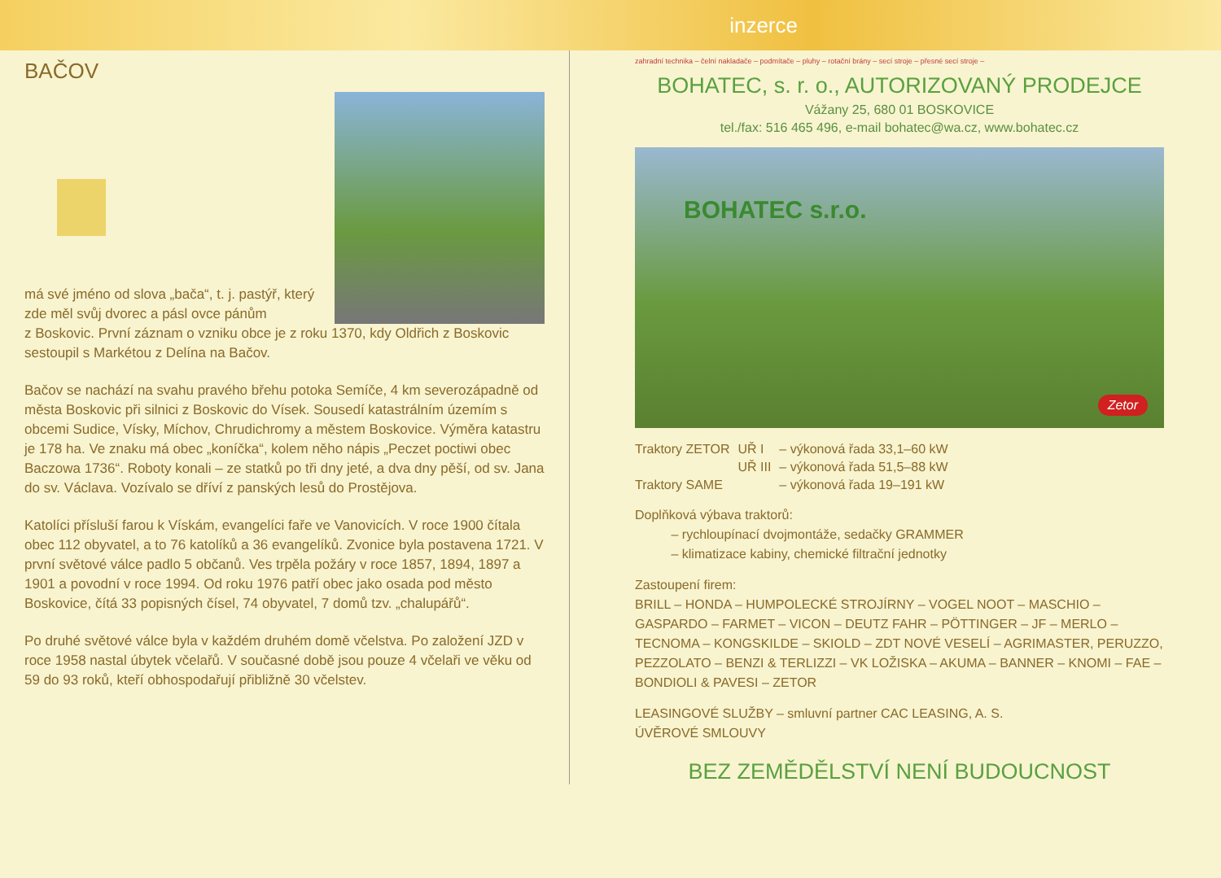inzerce
BAČOV
má své jméno od slova „bača“, t. j. pastýř, který zde měl svůj dvorec a pásl ovce pánům
z Boskovic. První záznam o vzniku obce je z roku 1370, kdy Oldřich z Boskovic sestoupil s Markétou z Delína na Bačov.
Bačov se nachází na svahu pravého břehu potoka Semíče, 4 km severozápadně od města Boskovic při silnici z Boskovic do Vísek. Sousedí katastrálním územím s obcemi Sudice, Vísky, Míchov, Chrudichromy a městem Boskovice. Výměra katastru je 178 ha. Ve znaku má obec „koníčka“, kolem něho nápis „Peczet poctiwi obec Baczowa 1736“. Roboty konali – ze statků po tři dny jeté, a dva dny pěší, od sv. Jana do sv. Václava. Vozívalo se dříví z panských lesů do Prostějova.
Katolíci přísluší farou k Vískám, evangelíci faře ve Vanovicích. V roce 1900 čítala obec 112 obyvatel, a to 76 katolíků a 36 evangelíků. Zvonice byla postavena 1721. V první světové válce padlo 5 občanů. Ves trpěla požáry v roce 1857, 1894, 1897 a 1901 a povodní v roce 1994. Od roku 1976 patří obec jako osada pod město Boskovice, čítá 33 popisných čísel, 74 obyvatel, 7 domů tzv. „chalupářů“.
Po druhé světové válce byla v každém druhém domě včelstva. Po založení JZD v roce 1958 nastal úbytek včelařů. V současné době jsou pouze 4 včelaři ve věku od 59 do 93 roků, kteří obhospodařují přibližně 30 včelstev.
zahradní technika – čelní nakladače – podmítače – pluhy – rotační brány – secí stroje – přesné secí stroje –
BOHATEC, s. r. o., AUTORIZOVANÝ PRODEJCE
Vážany 25, 680 01 BOSKOVICE
tel./fax: 516 465 496, e-mail bohatec@wa.cz, www.bohatec.cz
BOHATEC s.r.o.
Zetor
| Traktory ZETOR | UŘ I | – výkonová řada 33,1–60 kW |
| | UŘ III | – výkonová řada 51,5–88 kW |
| Traktory SAME | | – výkonová řada 19–191 kW |
Doplňková výbava traktorů:
– rychloupínací dvojmontáže, sedačky GRAMMER
– klimatizace kabiny, chemické filtrační jednotky
Zastoupení firem:
BRILL – HONDA – HUMPOLECKÉ STROJÍRNY – VOGEL NOOT – MASCHIO – GASPARDO – FARMET – VICON – DEUTZ FAHR – PÖTTINGER – JF – MERLO – TECNOMA – KONGSKILDE – SKIOLD – ZDT NOVÉ VESELÍ – AGRIMASTER, PERUZZO, PEZZOLATO – BENZI & TERLIZZI – VK LOŽISKA – AKUMA – BANNER – KNOMI – FAE – BONDIOLI & PAVESI – ZETOR
LEASINGOVÉ SLUŽBY – smluvní partner CAC LEASING, A. S.
ÚVĚROVÉ SMLOUVY
BEZ ZEMĚDĚLSTVÍ NENÍ BUDOUCNOST